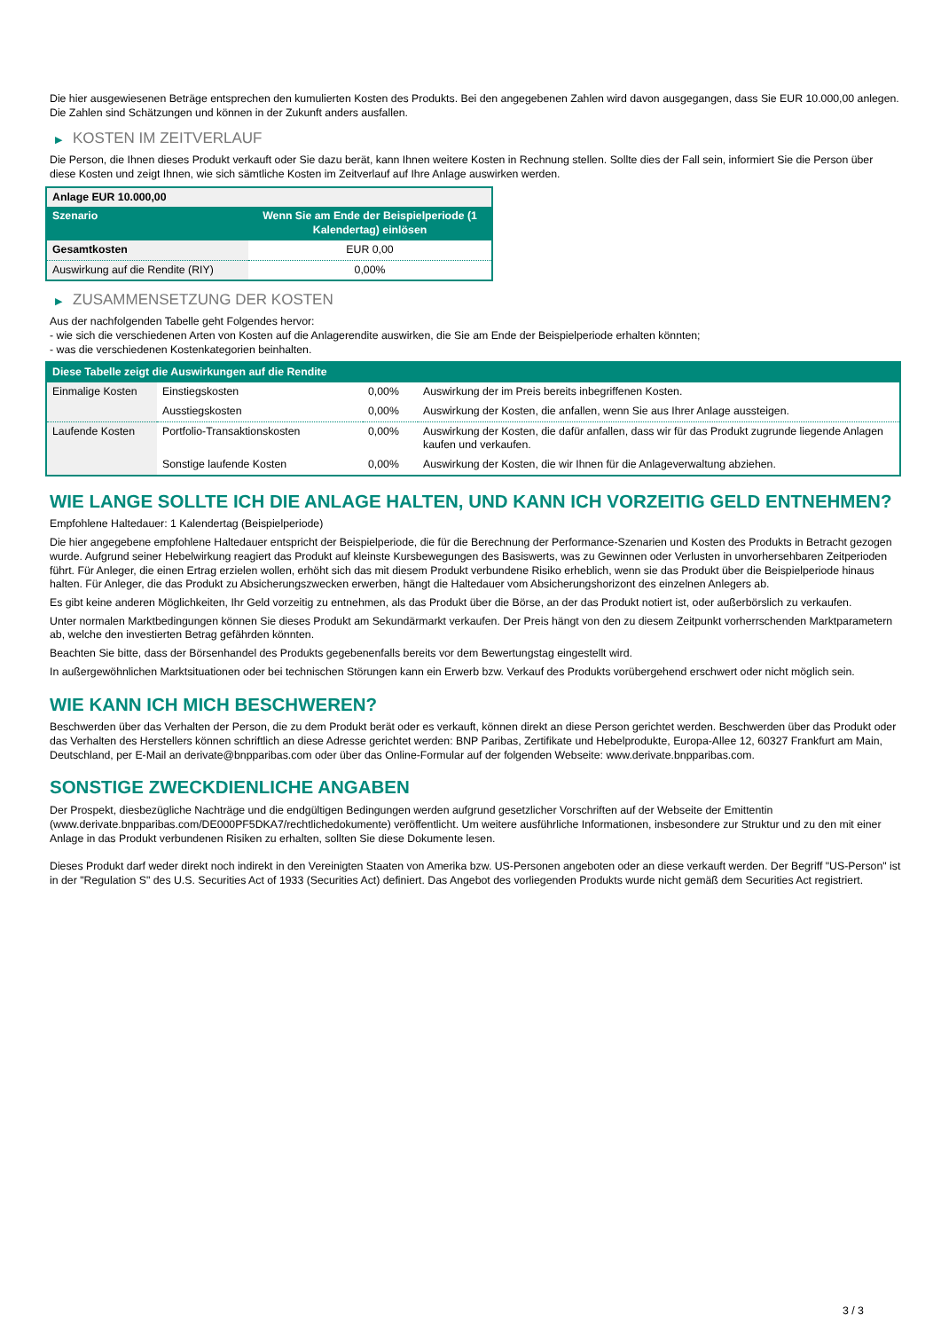Die hier ausgewiesenen Beträge entsprechen den kumulierten Kosten des Produkts. Bei den angegebenen Zahlen wird davon ausgegangen, dass Sie EUR 10.000,00 anlegen. Die Zahlen sind Schätzungen und können in der Zukunft anders ausfallen.
▶ KOSTEN IM ZEITVERLAUF
Die Person, die Ihnen dieses Produkt verkauft oder Sie dazu berät, kann Ihnen weitere Kosten in Rechnung stellen. Sollte dies der Fall sein, informiert Sie die Person über diese Kosten und zeigt Ihnen, wie sich sämtliche Kosten im Zeitverlauf auf Ihre Anlage auswirken werden.
| Anlage EUR 10.000,00 | |
| --- | --- |
| Szenario | Wenn Sie am Ende der Beispielperiode (1 Kalendertag) einlösen |
| Gesamtkosten | EUR 0,00 |
| Auswirkung auf die Rendite (RIY) | 0,00% |
▶ ZUSAMMENSETZUNG DER KOSTEN
Aus der nachfolgenden Tabelle geht Folgendes hervor:
- wie sich die verschiedenen Arten von Kosten auf die Anlagerendite auswirken, die Sie am Ende der Beispielperiode erhalten könnten;
- was die verschiedenen Kostenkategorien beinhalten.
| Diese Tabelle zeigt die Auswirkungen auf die Rendite | | | |
| --- | --- | --- | --- |
| Einmalige Kosten | Einstiegskosten | 0,00% | Auswirkung der im Preis bereits inbegriffenen Kosten. |
| | Ausstiegskosten | 0,00% | Auswirkung der Kosten, die anfallen, wenn Sie aus Ihrer Anlage aussteigen. |
| Laufende Kosten | Portfolio-Transaktionskosten | 0,00% | Auswirkung der Kosten, die dafür anfallen, dass wir für das Produkt zugrunde liegende Anlagen kaufen und verkaufen. |
| | Sonstige laufende Kosten | 0,00% | Auswirkung der Kosten, die wir Ihnen für die Anlageverwaltung abziehen. |
WIE LANGE SOLLTE ICH DIE ANLAGE HALTEN, UND KANN ICH VORZEITIG GELD ENTNEHMEN?
Empfohlene Haltedauer: 1 Kalendertag (Beispielperiode)
Die hier angegebene empfohlene Haltedauer entspricht der Beispielperiode, die für die Berechnung der Performance-Szenarien und Kosten des Produkts in Betracht gezogen wurde. Aufgrund seiner Hebelwirkung reagiert das Produkt auf kleinste Kursbewegungen des Basiswerts, was zu Gewinnen oder Verlusten in unvorhersehbaren Zeitperioden führt. Für Anleger, die einen Ertrag erzielen wollen, erhöht sich das mit diesem Produkt verbundene Risiko erheblich, wenn sie das Produkt über die Beispielperiode hinaus halten. Für Anleger, die das Produkt zu Absicherungszwecken erwerben, hängt die Haltedauer vom Absicherungshorizont des einzelnen Anlegers ab.
Es gibt keine anderen Möglichkeiten, Ihr Geld vorzeitig zu entnehmen, als das Produkt über die Börse, an der das Produkt notiert ist, oder außerbörslich zu verkaufen.
Unter normalen Marktbedingungen können Sie dieses Produkt am Sekundärmarkt verkaufen. Der Preis hängt von den zu diesem Zeitpunkt vorherrschenden Marktparametern ab, welche den investierten Betrag gefährden könnten.
Beachten Sie bitte, dass der Börsenhandel des Produkts gegebenenfalls bereits vor dem Bewertungstag eingestellt wird.
In außergewöhnlichen Marktsituationen oder bei technischen Störungen kann ein Erwerb bzw. Verkauf des Produkts vorübergehend erschwert oder nicht möglich sein.
WIE KANN ICH MICH BESCHWEREN?
Beschwerden über das Verhalten der Person, die zu dem Produkt berät oder es verkauft, können direkt an diese Person gerichtet werden. Beschwerden über das Produkt oder das Verhalten des Herstellers können schriftlich an diese Adresse gerichtet werden: BNP Paribas, Zertifikate und Hebelprodukte, Europa-Allee 12, 60327 Frankfurt am Main, Deutschland, per E-Mail an derivate@bnpparibas.com oder über das Online-Formular auf der folgenden Webseite: www.derivate.bnpparibas.com.
SONSTIGE ZWECKDIENLICHE ANGABEN
Der Prospekt, diesbezügliche Nachträge und die endgültigen Bedingungen werden aufgrund gesetzlicher Vorschriften auf der Webseite der Emittentin (www.derivate.bnpparibas.com/DE000PF5DKA7/rechtlichedokumente) veröffentlicht. Um weitere ausführliche Informationen, insbesondere zur Struktur und zu den mit einer Anlage in das Produkt verbundenen Risiken zu erhalten, sollten Sie diese Dokumente lesen.
Dieses Produkt darf weder direkt noch indirekt in den Vereinigten Staaten von Amerika bzw. US-Personen angeboten oder an diese verkauft werden. Der Begriff "US-Person" ist in der "Regulation S" des U.S. Securities Act of 1933 (Securities Act) definiert. Das Angebot des vorliegenden Produkts wurde nicht gemäß dem Securities Act registriert.
3 / 3